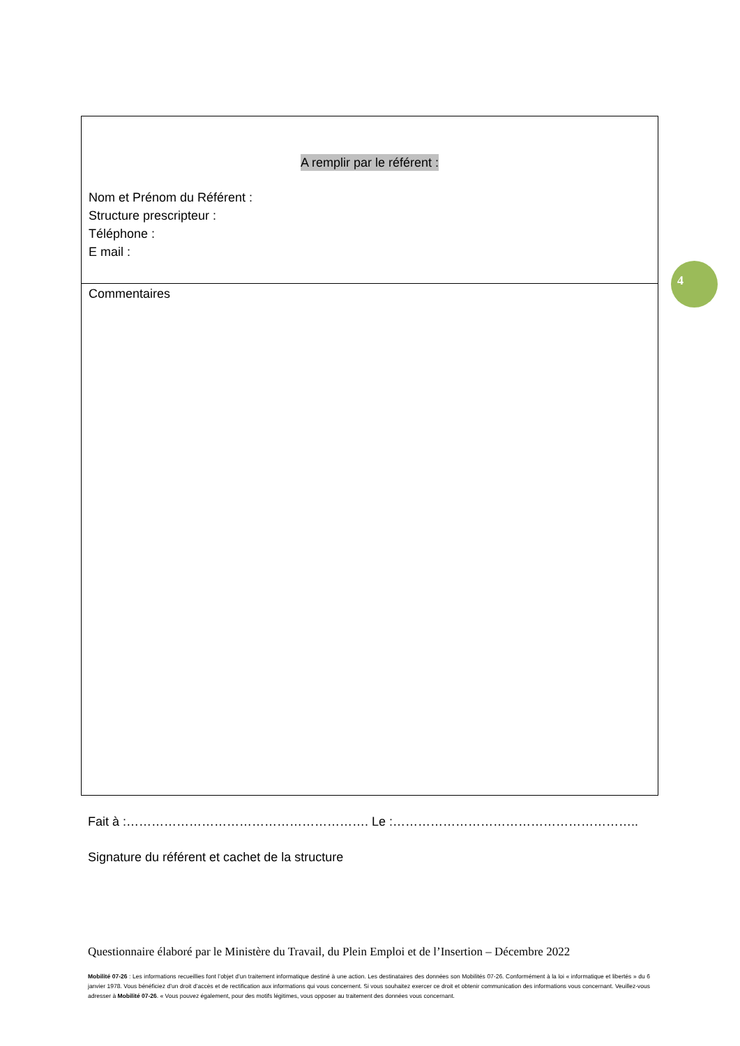A remplir par le référent :
Nom et Prénom du Référent :
Structure prescripteur :
Téléphone :
E mail :
Commentaires
4
Fait à :…………………………………………………. Le :…………………………………………………..
Signature du référent et cachet de la structure
Questionnaire élaboré par le Ministère du Travail, du Plein Emploi et de l’Insertion – Décembre 2022
Mobilité 07-26 : Les informations recueillies font l’objet d’un traitement informatique destiné à une action. Les destinataires des données son Mobilités 07-26. Conformément à la loi « informatique et libertés » du 6 janvier 1978. Vous bénéficiez d’un droit d’accès et de rectification aux informations qui vous concernent. Si vous souhaitez exercer ce droit et obtenir communication des informations vous concernant. Veuillez-vous adresser à Mobilité 07-26. « Vous pouvez également, pour des motifs légitimes, vous opposer au traitement des données vous concernant.